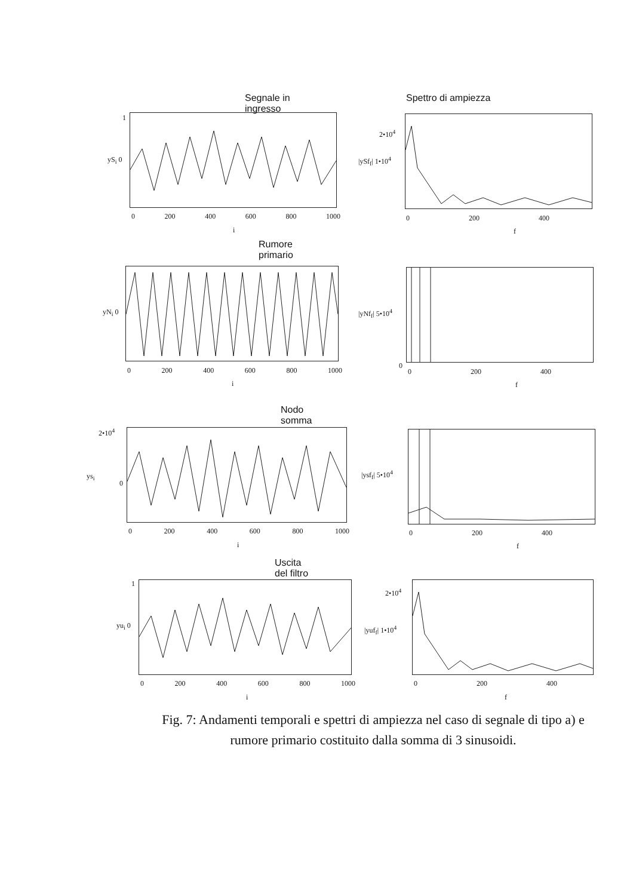Segnale in ingresso
1
yS<sub>i</sub> 0
0 200 400 600 800 1000
i
Spettro di ampiezza
2•10<sup>4</sup>
|ySf<sub>f</sub>| 1•10<sup>4</sup>
0 200 400
f
Rumore primario
yN<sub>i</sub> 0
0 200 400 600 800 1000
i
|yNf<sub>f</sub>| 5•10<sup>4</sup>
0
0 200 400
f
Nodo somma
2•10<sup>4</sup>
ys<sub>i</sub>
0
0 200 400 600 800 1000
i
|ysf<sub>f</sub>| 5•10<sup>4</sup>
0 200 400
f
Uscita del filtro
1
yu<sub>i</sub> 0
0 200 400 600 800 1000
i
2•10<sup>4</sup>
|yuf<sub>f</sub>| 1•10<sup>4</sup>
0 200 400
f
Fig. 7: Andamenti temporali e spettri di ampiezza nel caso di segnale di tipo a) e rumore primario costituito dalla somma di 3 sinusoidi.